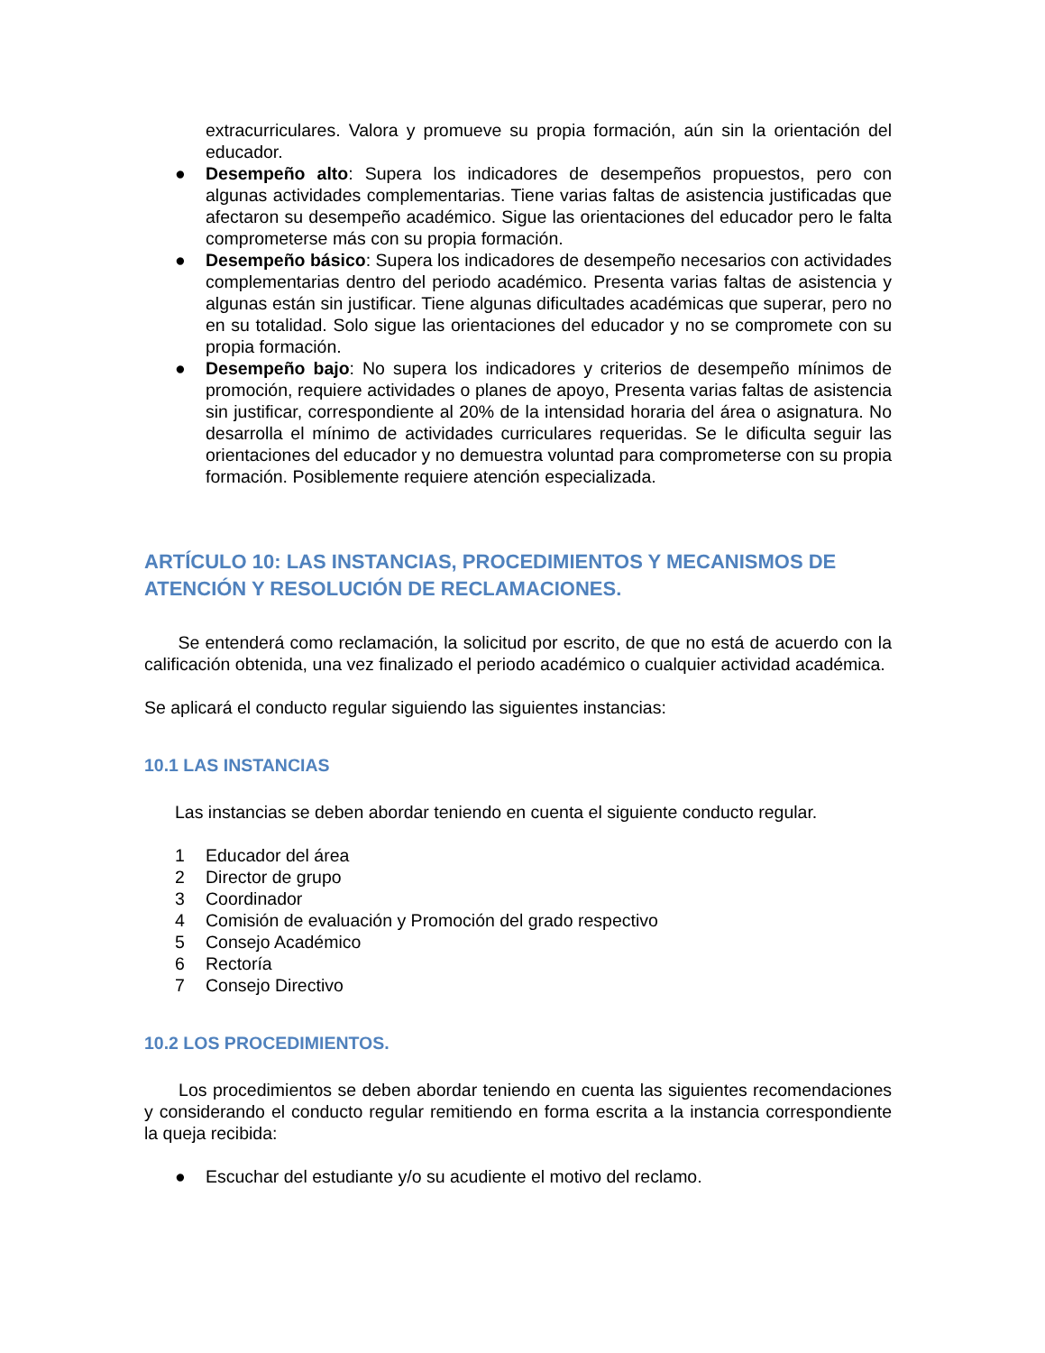extracurriculares. Valora y promueve su propia formación, aún sin la orientación del educador.
● Desempeño alto: Supera los indicadores de desempeños propuestos, pero con algunas actividades complementarias. Tiene varias faltas de asistencia justificadas que afectaron su desempeño académico. Sigue las orientaciones del educador pero le falta comprometerse más con su propia formación.
● Desempeño básico: Supera los indicadores de desempeño necesarios con actividades complementarias dentro del periodo académico. Presenta varias faltas de asistencia y algunas están sin justificar. Tiene algunas dificultades académicas que superar, pero no en su totalidad. Solo sigue las orientaciones del educador y no se compromete con su propia formación.
● Desempeño bajo: No supera los indicadores y criterios de desempeño mínimos de promoción, requiere actividades o planes de apoyo, Presenta varias faltas de asistencia sin justificar, correspondiente al 20% de la intensidad horaria del área o asignatura. No desarrolla el mínimo de actividades curriculares requeridas. Se le dificulta seguir las orientaciones del educador y no demuestra voluntad para comprometerse con su propia formación. Posiblemente requiere atención especializada.
ARTÍCULO 10: LAS INSTANCIAS, PROCEDIMIENTOS Y MECANISMOS DE ATENCIÓN Y RESOLUCIÓN DE RECLAMACIONES.
Se entenderá como reclamación, la solicitud por escrito, de que no está de acuerdo con la calificación obtenida, una vez finalizado el periodo académico o cualquier actividad académica.
Se aplicará el conducto regular siguiendo las siguientes instancias:
10.1 LAS INSTANCIAS
Las instancias se deben abordar teniendo en cuenta el siguiente conducto regular.
1 Educador del área
2 Director de grupo
3 Coordinador
4 Comisión de evaluación y Promoción del grado respectivo
5 Consejo Académico
6 Rectoría
7 Consejo Directivo
10.2 LOS PROCEDIMIENTOS.
Los procedimientos se deben abordar teniendo en cuenta las siguientes recomendaciones y considerando el conducto regular remitiendo en forma escrita a la instancia correspondiente la queja recibida:
● Escuchar del estudiante y/o su acudiente el motivo del reclamo.